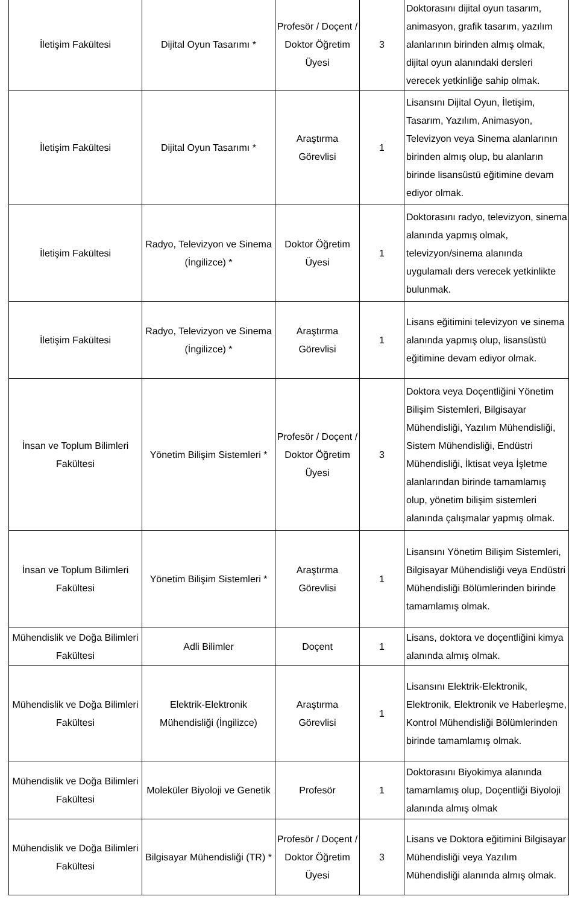| İletişim Fakültesi | Dijital Oyun Tasarımı * | Profesör / Doçent / Doktor Öğretim Üyesi | 3 | Doktorasını dijital oyun tasarım, animasyon, grafik tasarım, yazılım alanlarının birinden almış olmak, dijital oyun alanındaki dersleri verecek yetkinliğe sahip olmak. |
| İletişim Fakültesi | Dijital Oyun Tasarımı * | Araştırma Görevlisi | 1 | Lisansını Dijital Oyun, İletişim, Tasarım, Yazılım, Animasyon, Televizyon veya Sinema alanlarının birinden almış olup, bu alanların birinde lisansüstü eğitimine devam ediyor olmak. |
| İletişim Fakültesi | Radyo, Televizyon ve Sinema (İngilizce) * | Doktor Öğretim Üyesi | 1 | Doktorasını radyo, televizyon, sinema alanında yapmış olmak, televizyon/sinema alanında uygulamalı ders verecek yetkinlikte bulunmak. |
| İletişim Fakültesi | Radyo, Televizyon ve Sinema (İngilizce) * | Araştırma Görevlisi | 1 | Lisans eğitimini televizyon ve sinema alanında yapmış olup, lisansüstü eğitimine devam ediyor olmak. |
| İnsan ve Toplum Bilimleri Fakültesi | Yönetim Bilişim Sistemleri * | Profesör / Doçent / Doktor Öğretim Üyesi | 3 | Doktora veya Doçentliğini Yönetim Bilişim Sistemleri, Bilgisayar Mühendisliği, Yazılım Mühendisliği, Sistem Mühendisliği, Endüstri Mühendisliği, İktisat veya İşletme alanlarından birinde tamamlamış olup, yönetim bilişim sistemleri alanında çalışmalar yapmış olmak. |
| İnsan ve Toplum Bilimleri Fakültesi | Yönetim Bilişim Sistemleri * | Araştırma Görevlisi | 1 | Lisansını Yönetim Bilişim Sistemleri, Bilgisayar Mühendisliği veya Endüstri Mühendisliği Bölümlerinden birinde tamamlamış olmak. |
| Mühendislik ve Doğa Bilimleri Fakültesi | Adli Bilimler | Doçent | 1 | Lisans, doktora ve doçentliğini kimya alanında almış olmak. |
| Mühendislik ve Doğa Bilimleri Fakültesi | Elektrik-Elektronik Mühendisliği (İngilizce) | Araştırma Görevlisi | 1 | Lisansını Elektrik-Elektronik, Elektronik, Elektronik ve Haberleşme, Kontrol Mühendisliği Bölümlerinden birinde tamamlamış olmak. |
| Mühendislik ve Doğa Bilimleri Fakültesi | Moleküler Biyoloji ve Genetik | Profesör | 1 | Doktorasını Biyokimya alanında tamamlamış olup, Doçentliği Biyoloji alanında almış olmak |
| Mühendislik ve Doğa Bilimleri Fakültesi | Bilgisayar Mühendisliği (TR) * | Profesör / Doçent / Doktor Öğretim Üyesi | 3 | Lisans ve Doktora eğitimini Bilgisayar Mühendisliği veya Yazılım Mühendisliği alanında almış olmak. |